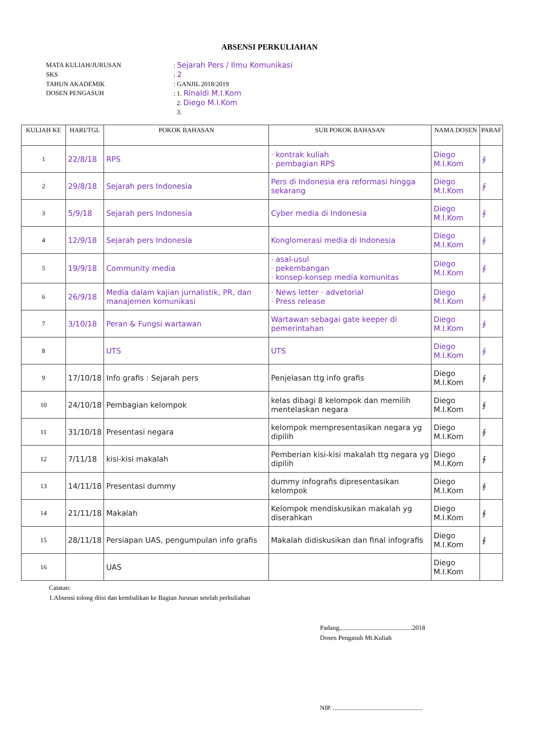ABSENSI PERKULIAHAN
MATA KULIAH/JURUSAN: Sejarah Pers / Ilmu Komunikasi
SKS: 2
TAHUN AKADEMIK: GANJIL 2018/2019
DOSEN PENGASUH: 1. Rinaldi M.I.Kom
2. Diego M.I.Kom
3.
| KULIAH KE | HARI/TGL | POKOK BAHASAN | SUB POKOK BAHASAN | NAMA DOSEN | PARAF |
| --- | --- | --- | --- | --- | --- |
| 1 | 22/8/18 | RPS | · kontrak kuliah · pembagian RPS | Diego M.I.Kom | ∮ |
| 2 | 29/8/18 | Sejarah pers Indonesia | Pers di Indonesia era reformasi hingga sekarang | Diego M.I.Kom | ∮ |
| 3 | 5/9/18 | Sejarah pers Indonesia | Cyber media di Indonesia | Diego M.I.Kom | ∮ |
| 4 | 12/9/18 | Sejarah pers Indonesia | Konglomerasi media di Indonesia | Diego M.I.Kom | ∮ |
| 5 | 19/9/18 | Community media | · asal-usul · pekembangan · konsep-konsep media komunitas | Diego M.I.Kom | ∮ |
| 6 | 26/9/18 | Media dalam kajian jurnalistik, PR, dan manajemen komunikasi | · News letter · advetorial · Press release | Diego M.I.Kom | ∮ |
| 7 | 3/10/18 | Peran & Fungsi wartawan | Wartawan sebagai gate keeper di pemerintahan | Diego M.I.Kom | ∮ |
| 8 | | UTS | UTS | Diego M.I.Kom | ∮ |
| 9 | 17/10/18 | Info grafis : Sejarah pers | Penjelasan ttg info grafis | Diego M.I.Kom | ∮ |
| 10 | 24/10/18 | Pembagian kelompok | kelas dibagi 8 kelompok dan memilih mentelaskan negara | Diego M.I.Kom | ∮ |
| 11 | 31/10/18 | Presentasi negara | kelompok mempresentasikan negara yg dipilih | Diego M.I.Kom | ∮ |
| 12 | 7/11/18 | kisi-kisi makalah | Pemberian kisi-kisi makalah ttg negara yg dipilih | Diego M.I.Kom | ∮ |
| 13 | 14/11/18 | Presentasi dummy | dummy infografis dipresentasikan kelompok | Diego M.I.Kom | ∮ |
| 14 | 21/11/18 | Makalah | Kelompok mendiskusikan makalah yg diserahkan | Diego M.I.Kom | ∮ |
| 15 | 28/11/18 | Persiapan UAS, pengumpulan info grafis | Makalah didiskusikan dan final infografis | Diego M.I.Kom | ∮ |
| 16 | | UAS | | Diego M.I.Kom | |
Catatan:
1.Absensi tolong diisi dan kembalikan ke Bagian Jurusan setelah perkuliahan
Padang,............................................2018
Dosen Pengasuh Mt.Kuliah
NIP. .......................................................